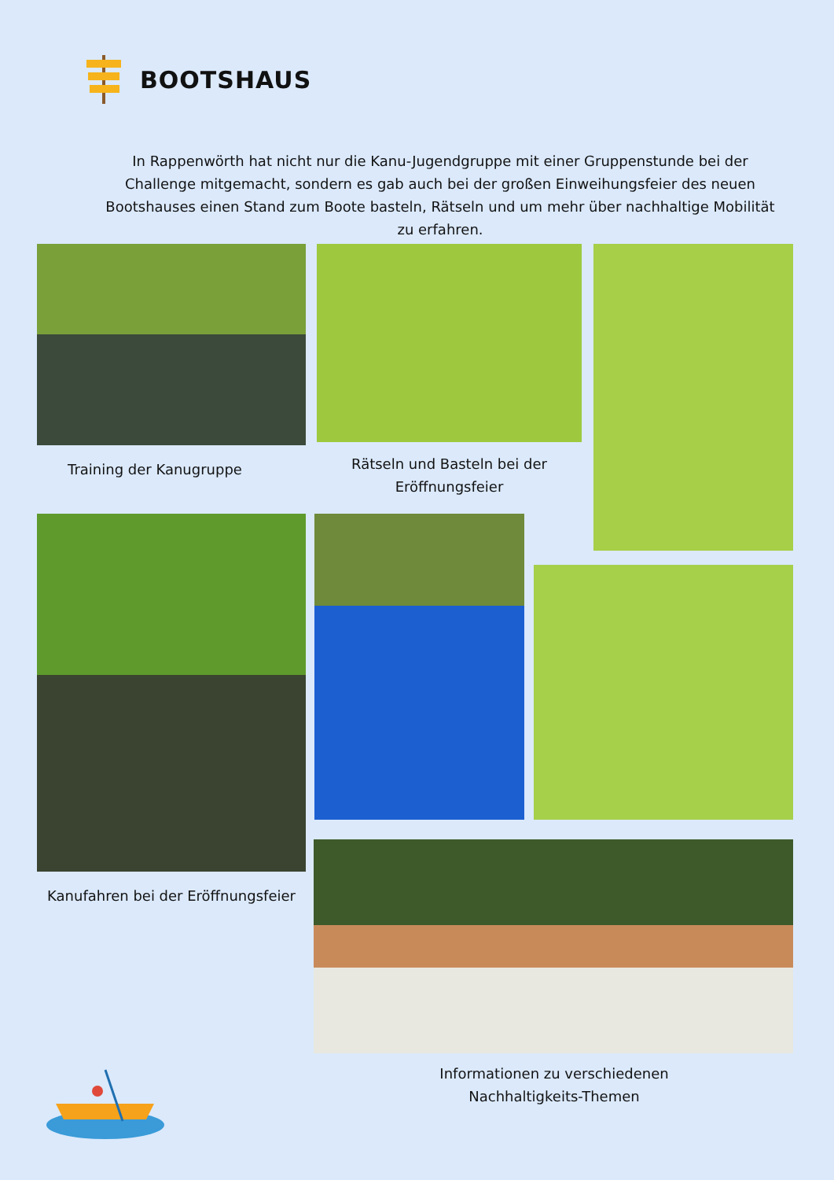BOOTSHAUS
In Rappenwörth hat nicht nur die Kanu-Jugendgruppe mit einer Gruppenstunde bei der Challenge mitgemacht, sondern es gab auch bei der großen Einweihungsfeier des neuen Bootshauses einen Stand zum Boote basteln, Rätseln und um mehr über nachhaltige Mobilität zu erfahren.
Training der Kanugruppe
Rätseln und Basteln bei der Eröffnungsfeier
Kanufahren bei der Eröffnungsfeier
Informationen zu verschiedenen Nachhaltigkeits-Themen